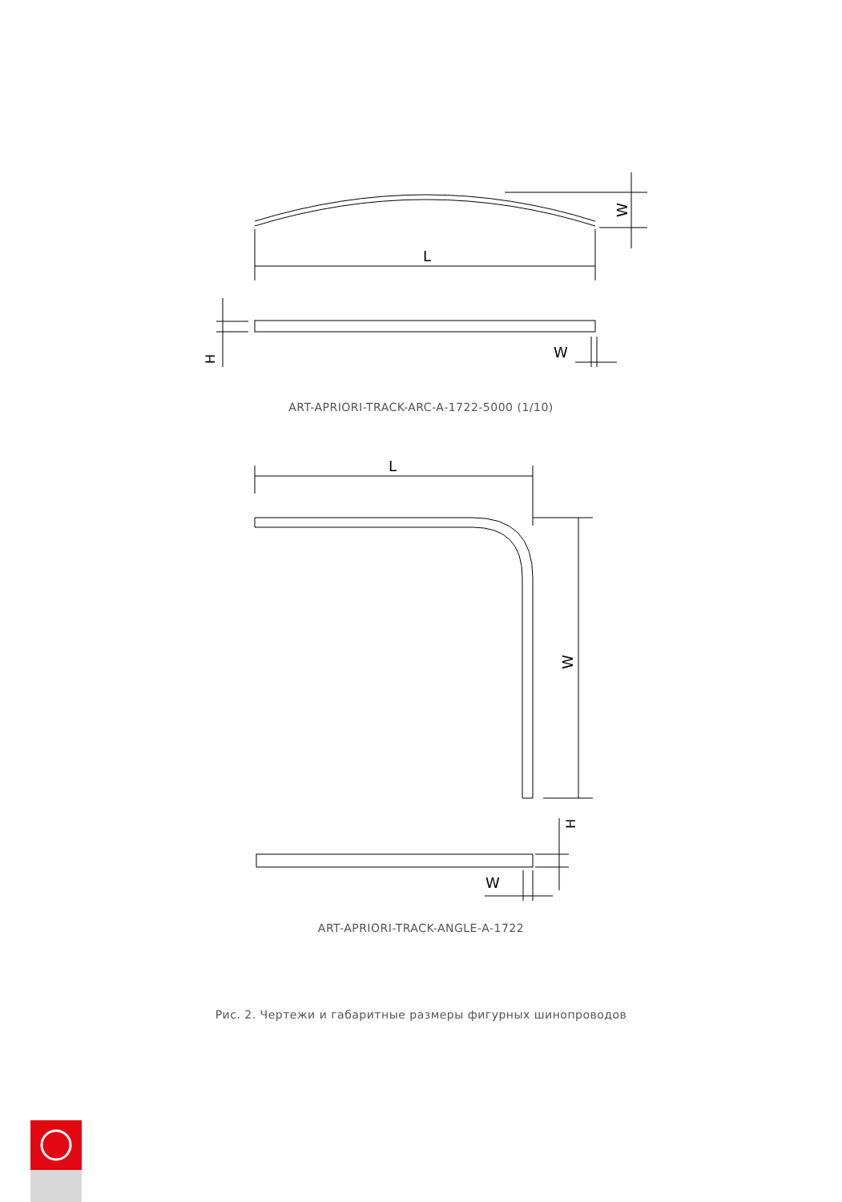L
W
H
W
ART-APRIORI-TRACK-ARC-A-1722-5000 (1/10)
L
W
H
W
ART-APRIORI-TRACK-ANGLE-A-1722
Рис. 2. Чертежи и габаритные размеры фигурных шинопроводов